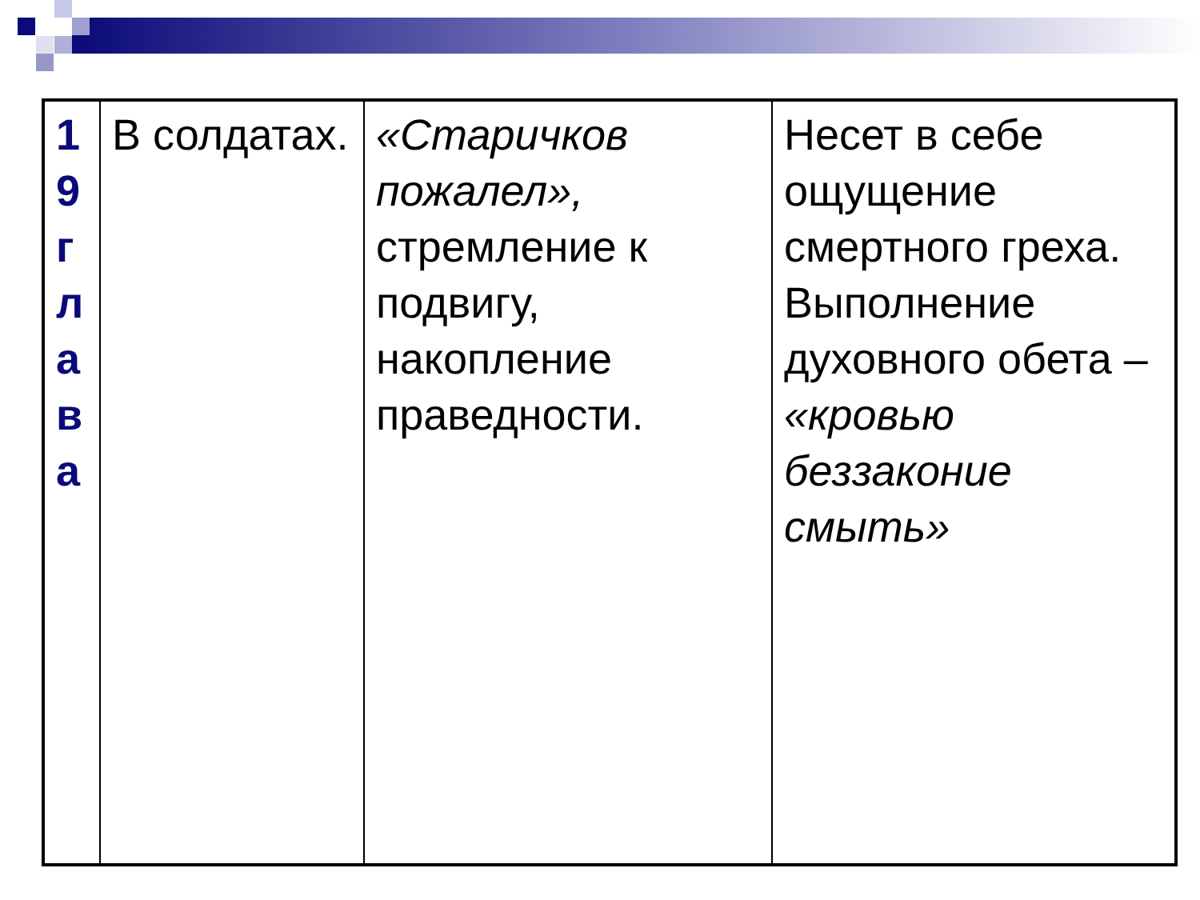| 1 9 г л а в а | В солдатах. | «Старичков пожалел», стремление к подвигу, накопление праведности. | Несет в себе ощущение смертного греха. Выполнение духовного обета – «кровью беззаконие смыть» |